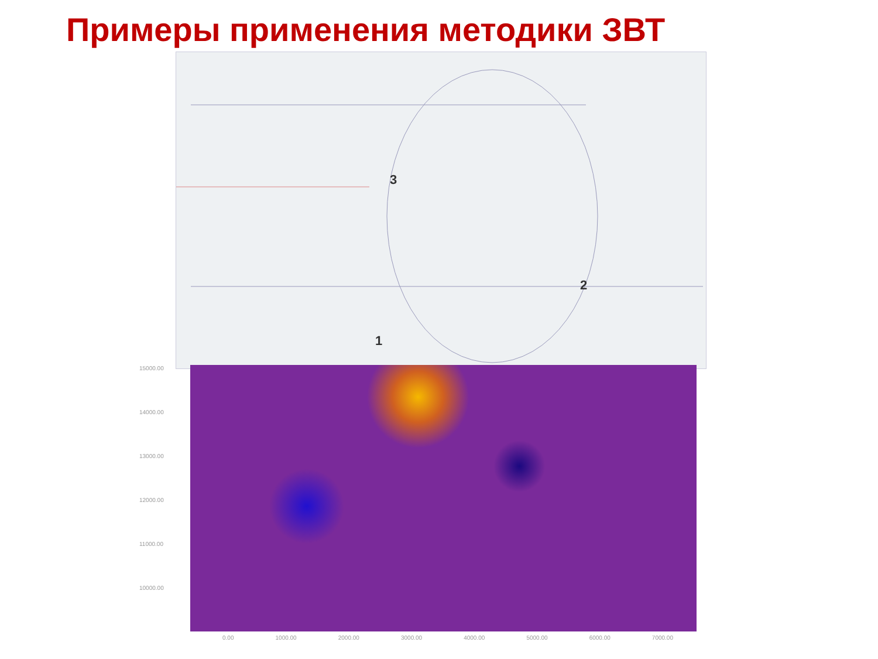Примеры применения методики ЗВТ
3
2
1
15000.00
14000.00
13000.00
12000.00
11000.00
10000.00
0.00 1000.00 2000.00 3000.00 4000.00 5000.00 6000.00 7000.00